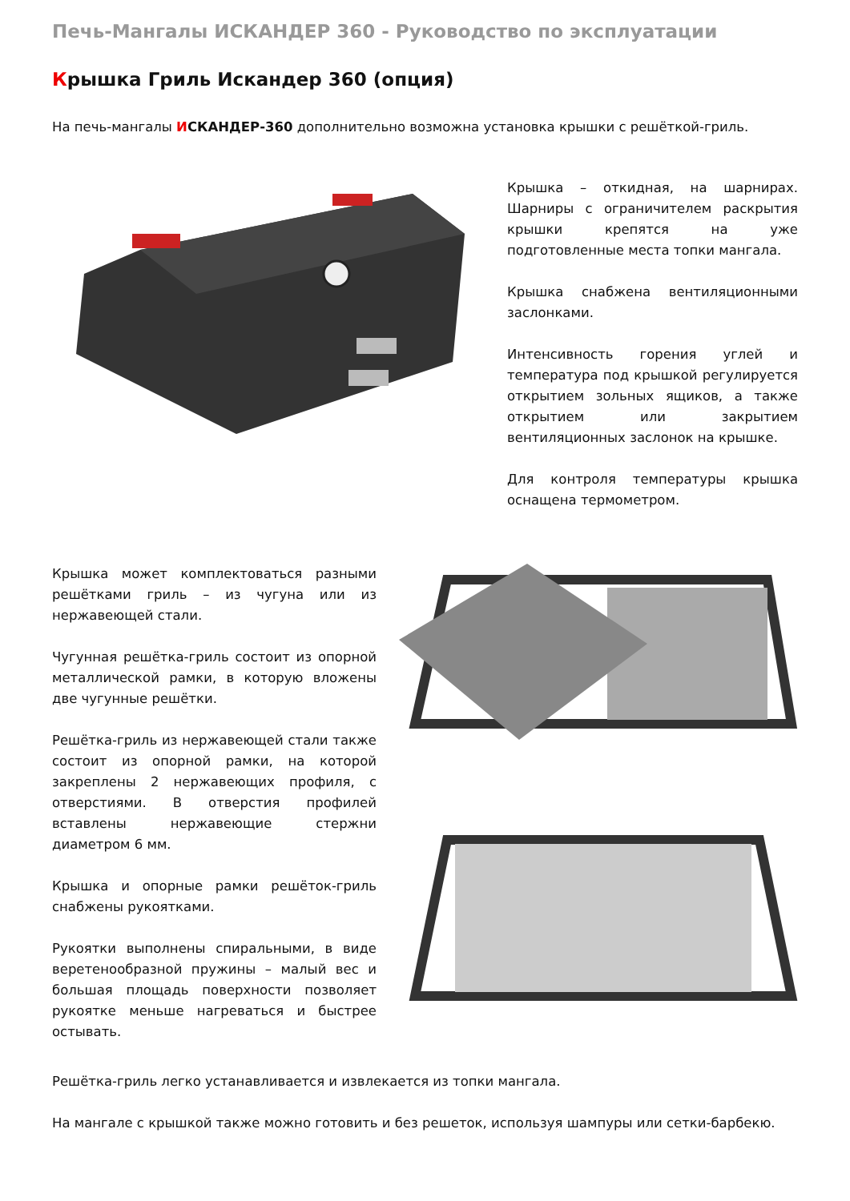Печь-Мангалы ИСКАНДЕР 360 - Руководство по эксплуатации
Крышка Гриль Искандер 360 (опция)
На печь-мангалы ИСКАНДЕР-360 дополнительно возможна установка крышки с решёткой-гриль.
Крышка – откидная, на шарнирах. Шарниры с ограничителем раскрытия крышки крепятся на уже подготовленные места топки мангала.
Крышка снабжена вентиляционными заслонками.
Интенсивность горения углей и температура под крышкой регулируется открытием зольных ящиков, а также открытием или закрытием вентиляционных заслонок на крышке.
Для контроля температуры крышка оснащена термометром.
Крышка может комплектоваться разными решётками гриль – из чугуна или из нержавеющей стали.
Чугунная решётка-гриль состоит из опорной металлической рамки, в которую вложены две чугунные решётки.
Решётка-гриль из нержавеющей стали также состоит из опорной рамки, на которой закреплены 2 нержавеющих профиля, с отверстиями. В отверстия профилей вставлены нержавеющие стержни диаметром 6 мм.
Крышка и опорные рамки решёток-гриль снабжены рукоятками.
Рукоятки выполнены спиральными, в виде веретенообразной пружины – малый вес и большая площадь поверхности позволяет рукоятке меньше нагреваться и быстрее остывать.
Решётка-гриль легко устанавливается и извлекается из топки мангала.
На мангале с крышкой также можно готовить и без решеток, используя шампуры или сетки-барбекю.